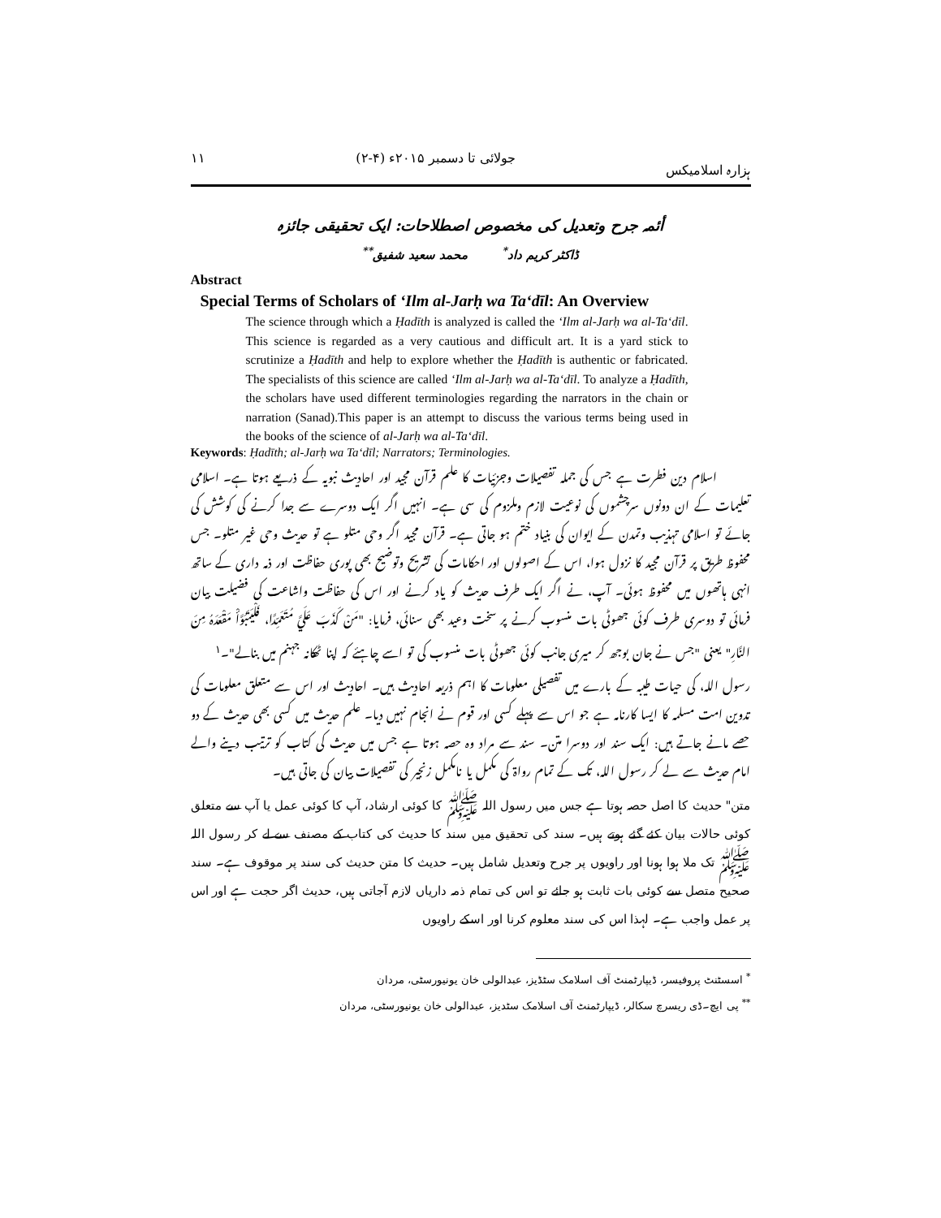ہزارہ اسلامیکس جولائی تا دسمبر ۲۰۱۵ء (۴-۲) ۱۱
أئمہ جرح وتعدیل کی مخصوص اصطلاحات: ایک تحقیقی جائزہ
ڈاکٹر کریم داد<sup>*</sup> محمد سعید شفیق<sup>**</sup>
Abstract
Special Terms of Scholars of ‘Ilm al-Jarḥ wa Ta‘dīl: An Overview
The science through which a Ḥadīth is analyzed is called the ‘Ilm al-Jarḥ wa al-Ta‘dīl. This science is regarded as a very cautious and difficult art. It is a yard stick to scrutinize a Ḥadīth and help to explore whether the Ḥadīth is authentic or fabricated. The specialists of this science are called ‘Ilm al-Jarḥ wa al-Ta‘dīl. To analyze a Ḥadīth, the scholars have used different terminologies regarding the narrators in the chain or narration (Sanad).This paper is an attempt to discuss the various terms being used in the books of the science of al-Jarḥ wa al-Ta‘dīl.
Keywords: Ḥadīth; al-Jarḥ wa Ta‘dīl; Narrators; Terminologies.
اسلام دین فطرت ہے جس کی جملہ تفصیلات وجزئیات کا علم قرآن مجید اور احادیث نبویہ کے ذریعے ہوتا ہے۔ اسلامی تعلیمات کے ان دونوں سرچشموں کی نوعیت لازم وملزوم کی سی ہے۔ انہیں اگر ایک دوسرے سے جدا کرنے کی کوشش کی جائے تو اسلامی تہذیب وتمدن کے ایوان کی بنیاد ختم ہو جاتی ہے۔ قرآن مجید اگر وحی متلو ہے تو حدیث وحی غیر متلو۔ جس محفوظ طریق پر قرآن مجید کا نزول ہوا، اس کے اصولوں اور احکامات کی تشریح وتوضیح بھی پوری حفاظت اور ذمہ داری کے ساتھ انہی ہاتھوں میں محفوظ ہوئی۔ آپ، نے اگر ایک طرف حدیث کو یاد کرنے اور اس کی حفاظت واشاعت کی فضیلت بیان فرمائی تو دوسری طرف کوئی جھوٹی بات منسوب کرنے پر سخت وعید بھی سنائی، فرمایا: "مَنْ كَذَبَ عَلَيَّ مُتَعَمِّدًا، فَلْيَتَبَوَّأْ مَقْعَدَهُ مِنَ النَّارِ" یعنی "جس نے جان بوجھ کر میری جانب کوئی جھوٹی بات منسوب کی تو اسے چاہئے کہ اپنا ٹھکانہ جہنم میں بنالے"۔<sup>۱</sup>
رسول اللہ، کی حیات طیبہ کے بارے میں تفصیلی معلومات کا اہم ذریعہ احادیث ہیں۔ احادیث اور اس سے متعلق معلومات کی تدوین امت مسلمہ کا ایسا کارنامہ ہے جو اس سے پہلے کسی اور قوم نے انجام نہیں دیا۔ علم حدیث میں کسی بھی حدیث کے دو حصے مانے جاتے ہیں: ایک سند اور دوسرا متن۔ سند سے مراد وہ حصہ ہوتا ہے جس میں حدیث کی کتاب کو ترتیب دینے والے امام حدیث سے لے کر رسول اللہ، تک کے تمام رواۃ کی مکمل یا نامکمل زنجیر کی تفصیلات بیان کی جاتی ہیں۔
متن" حدیث کا اصل حصہ ہوتا ہے جس میں رسول اللہ ﷺ کا کوئی ارشاد، آپ کا کوئی عمل یا آپ سے متعلق کوئی حالات بیان کئے گئے ہوتے ہیں۔ سند کی تحقیق میں سند کا حدیث کی کتاب کے مصنف سے لے کر رسول اللہ ﷺ تک ملا ہوا ہونا اور راویوں پر جرح وتعدیل شامل ہیں۔ حدیث کا متن حدیث کی سند پر موقوف ہے۔ سند صحیح متصل سے کوئی بات ثابت ہو جائے تو اس کی تمام ذمہ داریاں لازم آجاتی ہیں، حدیث اگر حجت ہے اور اس پر عمل واجب ہے۔ لہذا اس کی سند معلوم کرنا اور اسکے راویوں
<sup>*</sup> اسسٹنٹ پروفیسر، ڈیپارٹمنٹ آف اسلامک سٹڈیز، عبدالولی خان یونیورسٹی، مردان
<sup>**</sup> پی ایچ۔ڈی ریسرچ سکالر، ڈیپارٹمنٹ آف اسلامک سٹدیز، عبدالولی خان یونیورسٹی، مردان